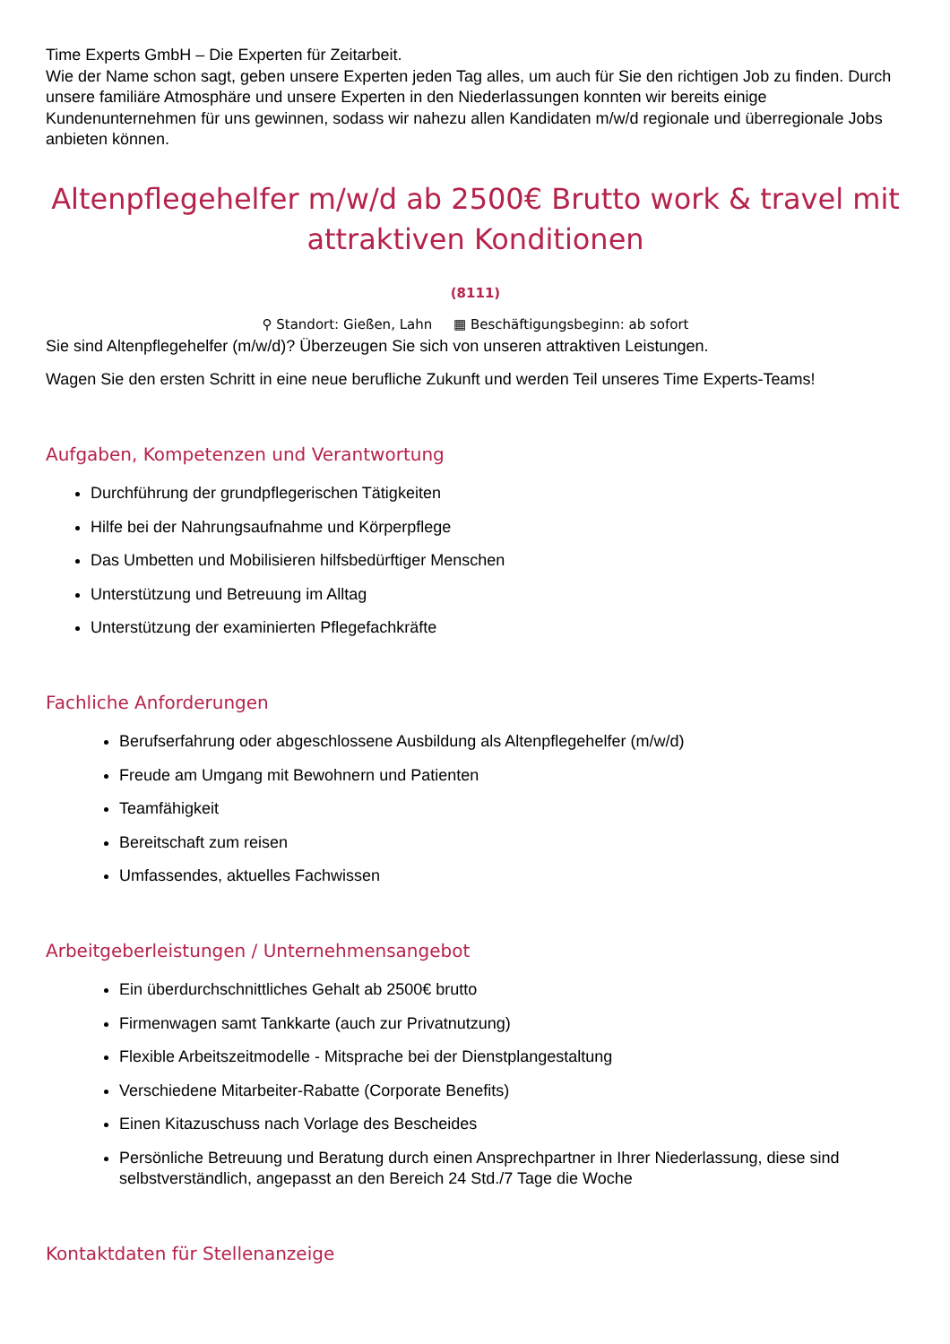Time Experts GmbH – Die Experten für Zeitarbeit.
Wie der Name schon sagt, geben unsere Experten jeden Tag alles, um auch für Sie den richtigen Job zu finden. Durch unsere familiäre Atmosphäre und unsere Experten in den Niederlassungen konnten wir bereits einige Kundenunternehmen für uns gewinnen, sodass wir nahezu allen Kandidaten m/w/d regionale und überregionale Jobs anbieten können.
Altenpflegehelfer m/w/d ab 2500€ Brutto work & travel mit attraktiven Konditionen
(8111)
⚲ Standort: Gießen, Lahn ▦ Beschäftigungsbeginn: ab sofort
Sie sind Altenpflegehelfer (m/w/d)? Überzeugen Sie sich von unseren attraktiven Leistungen.
Wagen Sie den ersten Schritt in eine neue berufliche Zukunft und werden Teil unseres Time Experts-Teams!
Aufgaben, Kompetenzen und Verantwortung
Durchführung der grundpflegerischen Tätigkeiten
Hilfe bei der Nahrungsaufnahme und Körperpflege
Das Umbetten und Mobilisieren hilfsbedürftiger Menschen
Unterstützung und Betreuung im Alltag
Unterstützung der examinierten Pflegefachkräfte
Fachliche Anforderungen
Berufserfahrung oder abgeschlossene Ausbildung als Altenpflegehelfer (m/w/d)
Freude am Umgang mit Bewohnern und Patienten
Teamfähigkeit
Bereitschaft zum reisen
Umfassendes, aktuelles Fachwissen
Arbeitgeberleistungen / Unternehmensangebot
Ein überdurchschnittliches Gehalt ab 2500€ brutto
Firmenwagen samt Tankkarte (auch zur Privatnutzung)
Flexible Arbeitszeitmodelle - Mitsprache bei der Dienstplangestaltung
Verschiedene Mitarbeiter-Rabatte (Corporate Benefits)
Einen Kitazuschuss nach Vorlage des Bescheides
Persönliche Betreuung und Beratung durch einen Ansprechpartner in Ihrer Niederlassung, diese sind selbstverständlich, angepasst an den Bereich 24 Std./7 Tage die Woche
Kontaktdaten für Stellenanzeige